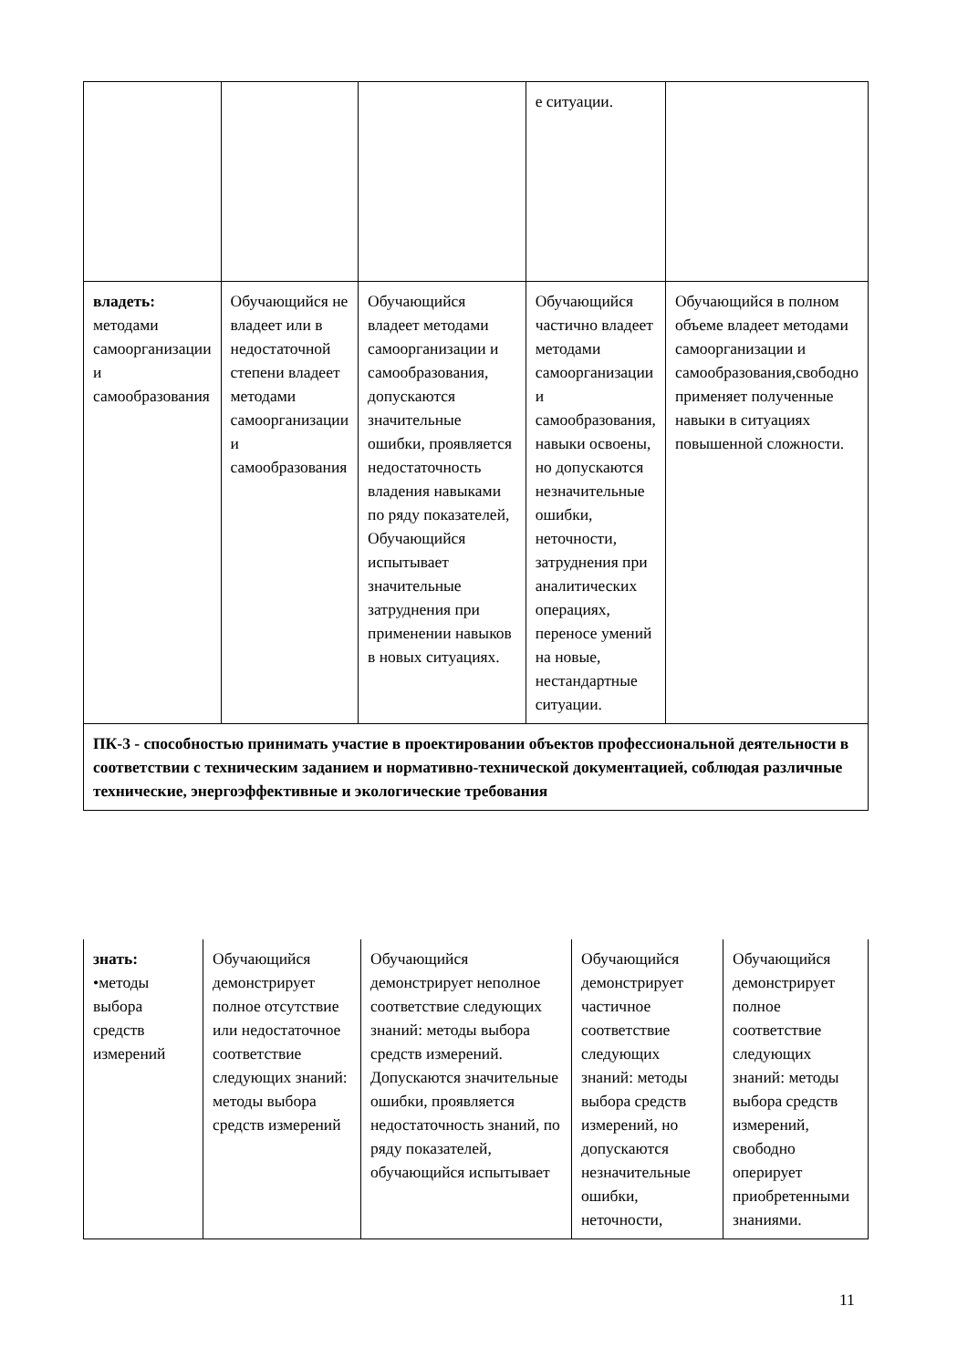| | | | е ситуации. | |
| владеть: методами самоорганизации и самообразования | Обучающийся не владеет или в недостаточной степени владеет методами самоорганизации и самообразования | Обучающийся владеет методами самоорганизации и самообразования, допускаются значительные ошибки, проявляется недостаточность владения навыками по ряду показателей, Обучающийся испытывает значительные затруднения при применении навыков в новых ситуациях. | Обучающийся частично владеет методами самоорганизации и самообразования, навыки освоены, но допускаются незначительные ошибки, неточности, затруднения при аналитических операциях, переносе умений на новые, нестандартные ситуации. | Обучающийся в полном объеме владеет методами самоорганизации и самообразования,свободно применяет полученные навыки в ситуациях повышенной сложности. |
| ПК-3 - способностью принимать участие в проектировании объектов профессиональной деятельности в соответствии с техническим заданием и нормативно-технической документацией, соблюдая различные технические, энергоэффективные и экологические требования | | | | |
| знать: •методы выбора средств измерений | Обучающийся демонстрирует полное отсутствие или недостаточное соответствие следующих знаний: методы выбора средств измерений | Обучающийся демонстрирует неполное соответствие следующих знаний: методы выбора средств измерений. Допускаются значительные ошибки, проявляется недостаточность знаний, по ряду показателей, обучающийся испытывает | Обучающийся демонстрирует частичное соответствие следующих знаний: методы выбора средств измерений, но допускаются незначительные ошибки, неточности, | Обучающийся демонстрирует полное соответствие следующих знаний: методы выбора средств измерений, свободно оперирует приобретенными знаниями. |
11